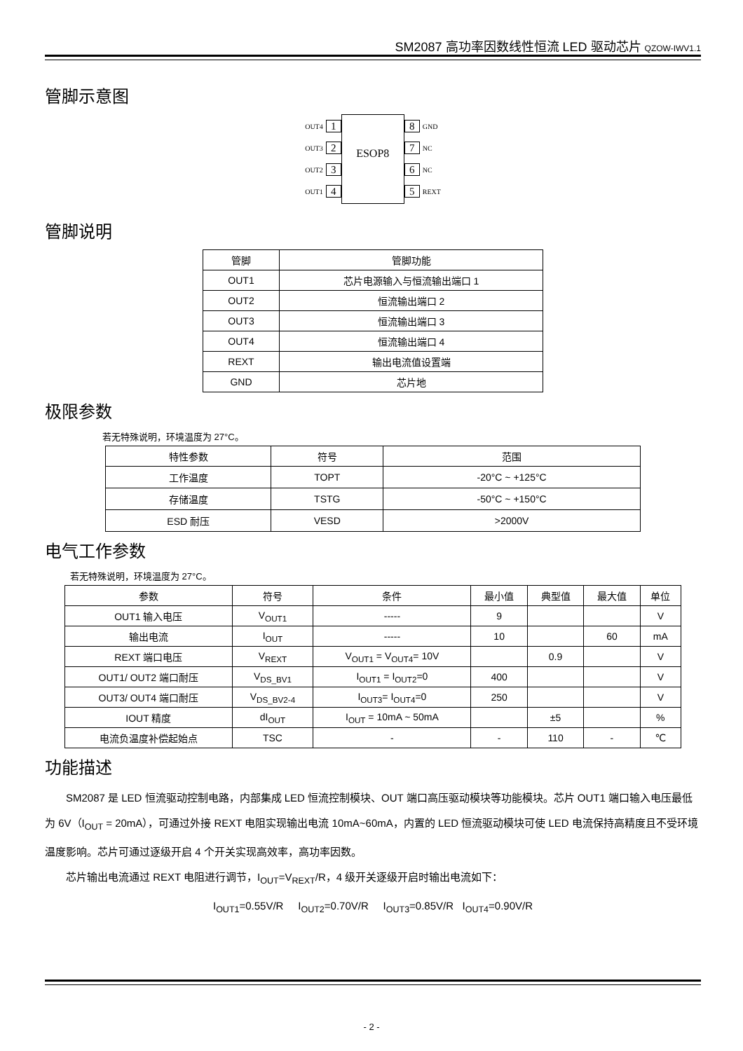SM2087 高功率因数线性恒流 LED 驱动芯片 QZOW-IWV1.1
管脚示意图
OUT4 1
OUT3 2
OUT2 3
OUT1 4
ESOP8
8 GND
7 NC
6 NC
5 REXT
管脚说明
| 管脚 | 管脚功能 |
| OUT1 | 芯片电源输入与恒流输出端口 1 |
| OUT2 | 恒流输出端口 2 |
| OUT3 | 恒流输出端口 3 |
| OUT4 | 恒流输出端口 4 |
| REXT | 输出电流值设置端 |
| GND | 芯片地 |
极限参数
若无特殊说明，环境温度为 27°C。
| 特性参数 | 符号 | 范围 |
| 工作温度 | TOPT | -20°C ~ +125°C |
| 存储温度 | TSTG | -50°C ~ +150°C |
| ESD 耐压 | VESD | >2000V |
电气工作参数
若无特殊说明，环境温度为 27°C。
| 参数 | 符号 | 条件 | 最小值 | 典型值 | 最大值 | 单位 |
| OUT1 输入电压 | V<sub>OUT1</sub> | ----- | 9 | | | V |
| 输出电流 | I<sub>OUT</sub> | ----- | 10 | | 60 | mA |
| REXT 端口电压 | V<sub>REXT</sub> | V<sub>OUT1</sub> = V<sub>OUT4</sub>= 10V | | 0.9 | | V |
| OUT1/ OUT2 端口耐压 | V<sub>DS_BV1</sub> | I<sub>OUT1</sub> = I<sub>OUT2</sub>=0 | 400 | | | V |
| OUT3/ OUT4 端口耐压 | V<sub>DS_BV2-4</sub> | I<sub>OUT3</sub>= I<sub>OUT4</sub>=0 | 250 | | | V |
| IOUT 精度 | dI<sub>OUT</sub> | I<sub>OUT</sub> = 10mA ~ 50mA | | ±5 | | % |
| 电流负温度补偿起始点 | TSC | - | - | 110 | - | ℃ |
功能描述
SM2087 是 LED 恒流驱动控制电路，内部集成 LED 恒流控制模块、OUT 端口高压驱动模块等功能模块。芯片 OUT1 端口输入电压最低为 6V（I<sub>OUT</sub> = 20mA），可通过外接 REXT 电阻实现输出电流 10mA~60mA，内置的 LED 恒流驱动模块可使 LED 电流保持高精度且不受环境温度影响。芯片可通过逐级开启 4 个开关实现高效率，高功率因数。
芯片输出电流通过 REXT 电阻进行调节，I<sub>OUT</sub>=V<sub>REXT</sub>/R，4 级开关逐级开启时输出电流如下：
I<sub>OUT1</sub>=0.55V/R I<sub>OUT2</sub>=0.70V/R I<sub>OUT3</sub>=0.85V/R I<sub>OUT4</sub>=0.90V/R
- 2 -